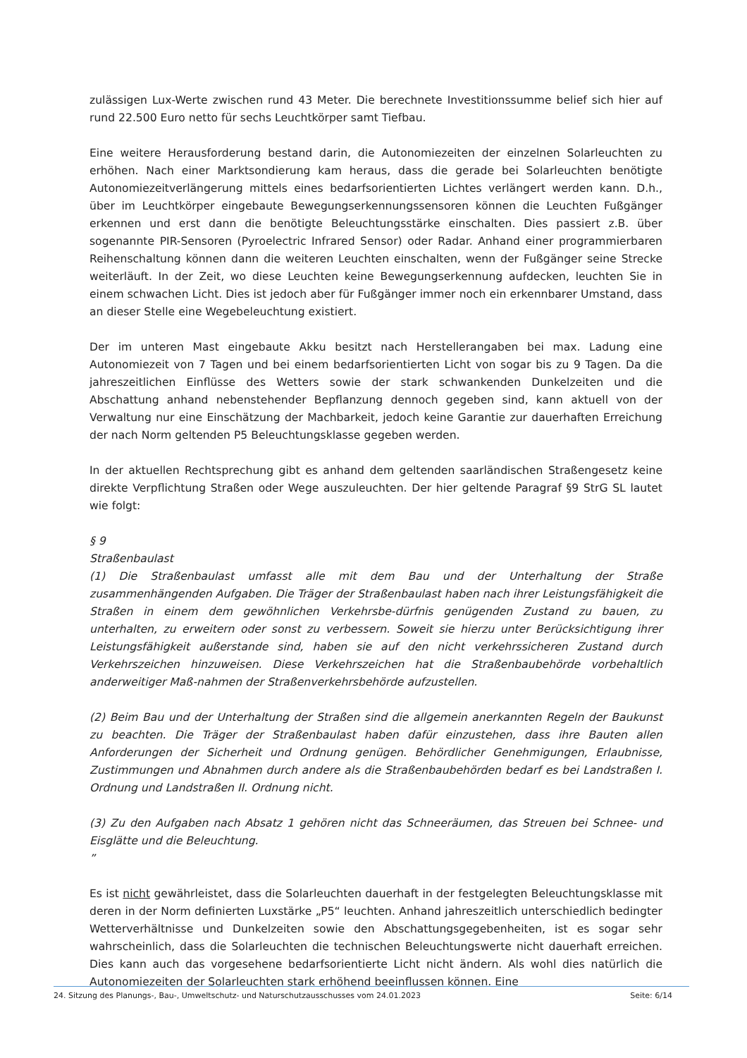zulässigen Lux-Werte zwischen rund 43 Meter. Die berechnete Investitionssumme belief sich hier auf rund 22.500 Euro netto für sechs Leuchtkörper samt Tiefbau.
Eine weitere Herausforderung bestand darin, die Autonomiezeiten der einzelnen Solarleuchten zu erhöhen. Nach einer Marktsondierung kam heraus, dass die gerade bei Solarleuchten benötigte Autonomiezeitverlängerung mittels eines bedarfsorientierten Lichtes verlängert werden kann. D.h., über im Leuchtkörper eingebaute Bewegungserkennungssensoren können die Leuchten Fußgänger erkennen und erst dann die benötigte Beleuchtungsstärke einschalten. Dies passiert z.B. über sogenannte PIR-Sensoren (Pyroelectric Infrared Sensor) oder Radar. Anhand einer programmierbaren Reihenschaltung können dann die weiteren Leuchten einschalten, wenn der Fußgänger seine Strecke weiterläuft. In der Zeit, wo diese Leuchten keine Bewegungserkennung aufdecken, leuchten Sie in einem schwachen Licht. Dies ist jedoch aber für Fußgänger immer noch ein erkennbarer Umstand, dass an dieser Stelle eine Wegebeleuchtung existiert.
Der im unteren Mast eingebaute Akku besitzt nach Herstellerangaben bei max. Ladung eine Autonomiezeit von 7 Tagen und bei einem bedarfsorientierten Licht von sogar bis zu 9 Tagen. Da die jahreszeitlichen Einflüsse des Wetters sowie der stark schwankenden Dunkelzeiten und die Abschattung anhand nebenstehender Bepflanzung dennoch gegeben sind, kann aktuell von der Verwaltung nur eine Einschätzung der Machbarkeit, jedoch keine Garantie zur dauerhaften Erreichung der nach Norm geltenden P5 Beleuchtungsklasse gegeben werden.
In der aktuellen Rechtsprechung gibt es anhand dem geltenden saarländischen Straßengesetz keine direkte Verpflichtung Straßen oder Wege auszuleuchten. Der hier geltende Paragraf §9 StrG SL lautet wie folgt:
§ 9
Straßenbaulast
(1) Die Straßenbaulast umfasst alle mit dem Bau und der Unterhaltung der Straße zusammenhängenden Aufgaben. Die Träger der Straßenbaulast haben nach ihrer Leistungsfähigkeit die Straßen in einem dem gewöhnlichen Verkehrsbe-dürfnis genügenden Zustand zu bauen, zu unterhalten, zu erweitern oder sonst zu verbessern. Soweit sie hierzu unter Berücksichtigung ihrer Leistungsfähigkeit außerstande sind, haben sie auf den nicht verkehrssicheren Zustand durch Verkehrszeichen hinzuweisen. Diese Verkehrszeichen hat die Straßenbaubehörde vorbehaltlich anderweitiger Maß-nahmen der Straßenverkehrsbehörde aufzustellen.
(2) Beim Bau und der Unterhaltung der Straßen sind die allgemein anerkannten Regeln der Baukunst zu beachten. Die Träger der Straßenbaulast haben dafür einzustehen, dass ihre Bauten allen Anforderungen der Sicherheit und Ordnung genügen. Behördlicher Genehmigungen, Erlaubnisse, Zustimmungen und Abnahmen durch andere als die Straßenbaubehörden bedarf es bei Landstraßen I. Ordnung und Landstraßen II. Ordnung nicht.
(3) Zu den Aufgaben nach Absatz 1 gehören nicht das Schneeräumen, das Streuen bei Schnee- und Eisglätte und die Beleuchtung.
”
Es ist nicht gewährleistet, dass die Solarleuchten dauerhaft in der festgelegten Beleuchtungsklasse mit deren in der Norm definierten Luxstärke „P5“ leuchten. Anhand jahreszeitlich unterschiedlich bedingter Wetterverhältnisse und Dunkelzeiten sowie den Abschattungsgegebenheiten, ist es sogar sehr wahrscheinlich, dass die Solarleuchten die technischen Beleuchtungswerte nicht dauerhaft erreichen. Dies kann auch das vorgesehene bedarfsorientierte Licht nicht ändern. Als wohl dies natürlich die Autonomiezeiten der Solarleuchten stark erhöhend beeinflussen können. Eine
24. Sitzung des Planungs-, Bau-, Umweltschutz- und Naturschutzausschusses vom 24.01.2023 Seite: 6/14